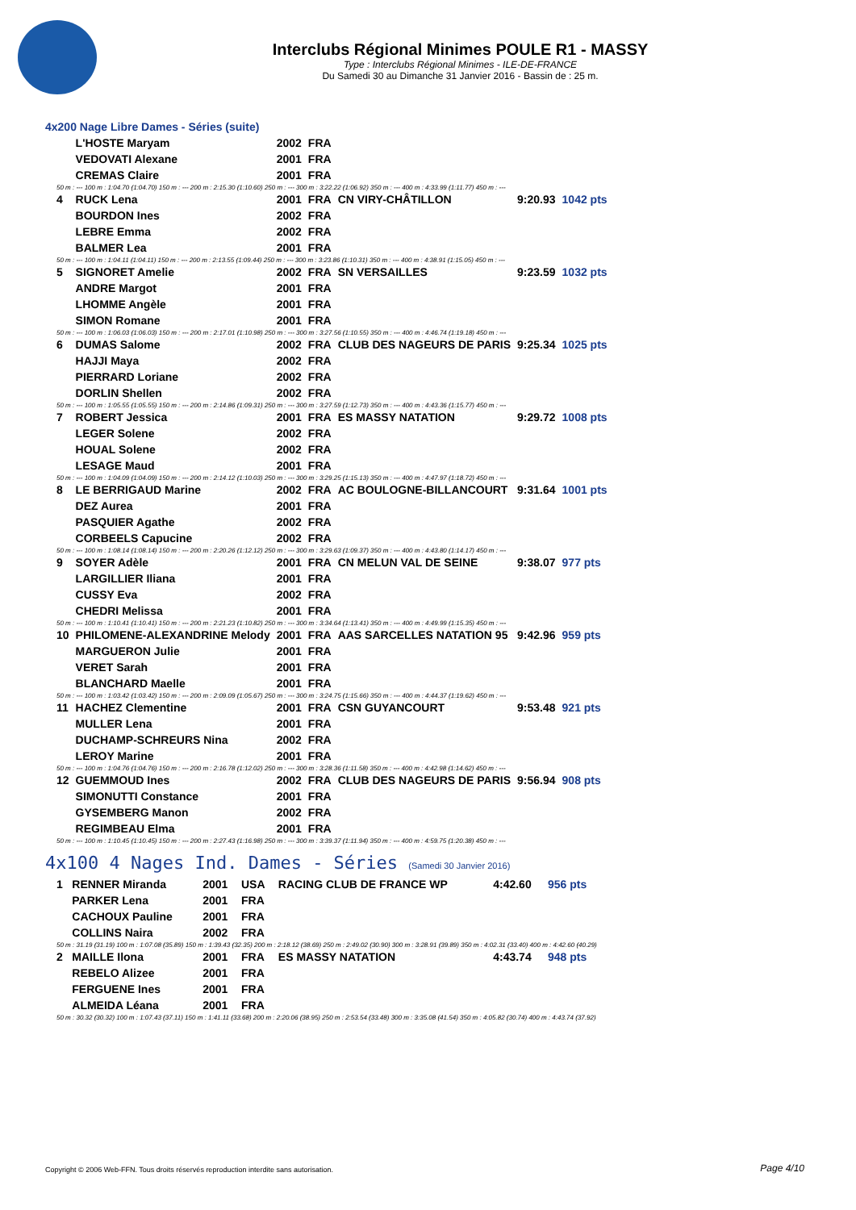Interclubs Régional Minimes POULE R1 - MASSY
Type : Interclubs Régional Minimes - ILE-DE-FRANCE
Du Samedi 30 au Dimanche 31 Janvier 2016 - Bassin de : 25 m.
4x200 Nage Libre Dames - Séries (suite)
| | L'HOSTE Maryam | 2002 | FRA | | | |
| | VEDOVATI Alexane | 2001 | FRA | | | |
| | CREMAS Claire | 2001 | FRA | | | |
| 50 m : --- 100 m : 1:04.70 (1:04.70) 150 m : --- 200 m : 2:15.30 (1:10.60) 250 m : --- 300 m : 3:22.22 (1:06.92) 350 m : --- 400 m : 4:33.99 (1:11.77) 450 m : --- | | | | | | |
| 4 | RUCK Lena | 2001 | FRA | CN VIRY-CHÂTILLON | 9:20.93 | 1042 pts |
| | BOURDON Ines | 2002 | FRA | | | |
| | LEBRE Emma | 2002 | FRA | | | |
| | BALMER Lea | 2001 | FRA | | | |
| 50 m : --- 100 m : 1:04.11 (1:04.11) 150 m : --- 200 m : 2:13.55 (1:09.44) 250 m : --- 300 m : 3:23.86 (1:10.31) 350 m : --- 400 m : 4:38.91 (1:15.05) 450 m : --- | | | | | | |
| 5 | SIGNORET Amelie | 2002 | FRA | SN VERSAILLES | 9:23.59 | 1032 pts |
| | ANDRE Margot | 2001 | FRA | | | |
| | LHOMME Angèle | 2001 | FRA | | | |
| | SIMON Romane | 2001 | FRA | | | |
| 50 m : --- 100 m : 1:06.03 (1:06.03) 150 m : --- 200 m : 2:17.01 (1:10.98) 250 m : --- 300 m : 3:27.56 (1:10.55) 350 m : --- 400 m : 4:46.74 (1:19.18) 450 m : --- | | | | | | |
| 6 | DUMAS Salome | 2002 | FRA | CLUB DES NAGEURS DE PARIS | 9:25.34 | 1025 pts |
| | HAJJI Maya | 2002 | FRA | | | |
| | PIERRARD Loriane | 2002 | FRA | | | |
| | DORLIN Shellen | 2002 | FRA | | | |
| 50 m : --- 100 m : 1:05.55 (1:05.55) 150 m : --- 200 m : 2:14.86 (1:09.31) 250 m : --- 300 m : 3:27.59 (1:12.73) 350 m : --- 400 m : 4:43.36 (1:15.77) 450 m : --- | | | | | | |
| 7 | ROBERT Jessica | 2001 | FRA | ES MASSY NATATION | 9:29.72 | 1008 pts |
| | LEGER Solene | 2002 | FRA | | | |
| | HOUAL Solene | 2002 | FRA | | | |
| | LESAGE Maud | 2001 | FRA | | | |
| 50 m : --- 100 m : 1:04.09 (1:04.09) 150 m : --- 200 m : 2:14.12 (1:10.03) 250 m : --- 300 m : 3:29.25 (1:15.13) 350 m : --- 400 m : 4:47.97 (1:18.72) 450 m : --- | | | | | | |
| 8 | LE BERRIGAUD Marine | 2002 | FRA | AC BOULOGNE-BILLANCOURT | 9:31.64 | 1001 pts |
| | DEZ Aurea | 2001 | FRA | | | |
| | PASQUIER Agathe | 2002 | FRA | | | |
| | CORBEELS Capucine | 2002 | FRA | | | |
| 50 m : --- 100 m : 1:08.14 (1:08.14) 150 m : --- 200 m : 2:20.26 (1:12.12) 250 m : --- 300 m : 3:29.63 (1:09.37) 350 m : --- 400 m : 4:43.80 (1:14.17) 450 m : --- | | | | | | |
| 9 | SOYER Adèle | 2001 | FRA | CN MELUN VAL DE SEINE | 9:38.07 | 977 pts |
| | LARGILLIER Iliana | 2001 | FRA | | | |
| | CUSSY Eva | 2002 | FRA | | | |
| | CHEDRI Melissa | 2001 | FRA | | | |
| 50 m : --- 100 m : 1:10.41 (1:10.41) 150 m : --- 200 m : 2:21.23 (1:10.82) 250 m : --- 300 m : 3:34.64 (1:13.41) 350 m : --- 400 m : 4:49.99 (1:15.35) 450 m : --- | | | | | | |
| 10 | PHILOMENE-ALEXANDRINE Melody | 2001 | FRA | AAS SARCELLES NATATION 95 | 9:42.96 | 959 pts |
| | MARGUERON Julie | 2001 | FRA | | | |
| | VERET Sarah | 2001 | FRA | | | |
| | BLANCHARD Maelle | 2001 | FRA | | | |
| 50 m : --- 100 m : 1:03.42 (1:03.42) 150 m : --- 200 m : 2:09.09 (1:05.67) 250 m : --- 300 m : 3:24.75 (1:15.66) 350 m : --- 400 m : 4:44.37 (1:19.62) 450 m : --- | | | | | | |
| 11 | HACHEZ Clementine | 2001 | FRA | CSN GUYANCOURT | 9:53.48 | 921 pts |
| | MULLER Lena | 2001 | FRA | | | |
| | DUCHAMP-SCHREURS Nina | 2002 | FRA | | | |
| | LEROY Marine | 2001 | FRA | | | |
| 50 m : --- 100 m : 1:04.76 (1:04.76) 150 m : --- 200 m : 2:16.78 (1:12.02) 250 m : --- 300 m : 3:28.36 (1:11.58) 350 m : --- 400 m : 4:42.98 (1:14.62) 450 m : --- | | | | | | |
| 12 | GUEMMOUD Ines | 2002 | FRA | CLUB DES NAGEURS DE PARIS | 9:56.94 | 908 pts |
| | SIMONUTTI Constance | 2001 | FRA | | | |
| | GYSEMBERG Manon | 2002 | FRA | | | |
| | REGIMBEAU Elma | 2001 | FRA | | | |
| 50 m : --- 100 m : 1:10.45 (1:10.45) 150 m : --- 200 m : 2:27.43 (1:16.98) 250 m : --- 300 m : 3:39.37 (1:11.94) 350 m : --- 400 m : 4:59.75 (1:20.38) 450 m : --- | | | | | | |
4x100 4 Nages Ind. Dames - Séries (Samedi 30 Janvier 2016)
| 1 | RENNER Miranda | 2001 | USA | RACING CLUB DE FRANCE WP | 4:42.60 | 956 pts |
| | PARKER Lena | 2001 | FRA | | | |
| | CACHOUX Pauline | 2001 | FRA | | | |
| | COLLINS Naira | 2002 | FRA | | | |
| 50 m : 31.19 (31.19) 100 m : 1:07.08 (35.89) 150 m : 1:39.43 (32.35) 200 m : 2:18.12 (38.69) 250 m : 2:49.02 (30.90) 300 m : 3:28.91 (39.89) 350 m : 4:02.31 (33.40) 400 m : 4:42.60 (40.29) | | | | | | |
| 2 | MAILLE Ilona | 2001 | FRA | ES MASSY NATATION | 4:43.74 | 948 pts |
| | REBELO Alizee | 2001 | FRA | | | |
| | FERGUENE Ines | 2001 | FRA | | | |
| | ALMEIDA Léana | 2001 | FRA | | | |
| 50 m : 30.32 (30.32) 100 m : 1:07.43 (37.11) 150 m : 1:41.11 (33.68) 200 m : 2:20.06 (38.95) 250 m : 2:53.54 (33.48) 300 m : 3:35.08 (41.54) 350 m : 4:05.82 (30.74) 400 m : 4:43.74 (37.92) | | | | | | |
Copyright © 2006 Web-FFN. Tous droits réservés reproduction interdite sans autorisation.
Page 4/10